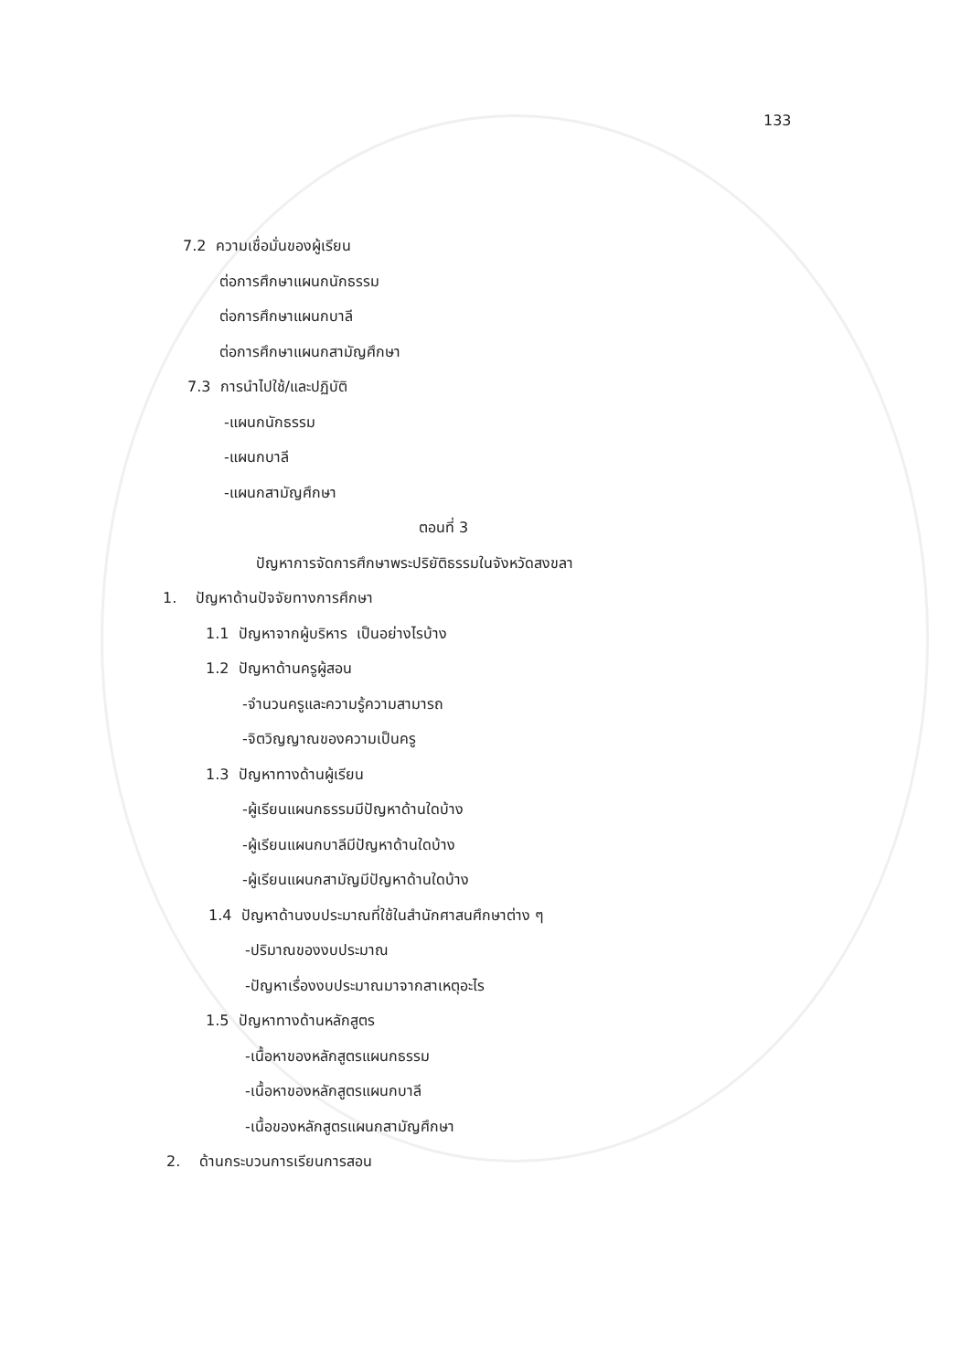133
7.2 ความเชื่อมั่นของผู้เรียน
ต่อการศึกษาแผนกนักธรรม
ต่อการศึกษาแผนกบาลี
ต่อการศึกษาแผนกสามัญศึกษา
7.3 การนำไปใช้/และปฏิบัติ
-แผนกนักธรรม
-แผนกบาลี
-แผนกสามัญศึกษา
ตอนที่ 3
ปัญหาการจัดการศึกษาพระปริยัติธรรมในจังหวัดสงขลา
1. ปัญหาด้านปัจจัยทางการศึกษา
1.1 ปัญหาจากผู้บริหาร เป็นอย่างไรบ้าง
1.2 ปัญหาด้านครูผู้สอน
-จำนวนครูและความรู้ความสามารถ
-จิตวิญญาณของความเป็นครู
1.3 ปัญหาทางด้านผู้เรียน
-ผู้เรียนแผนกธรรมมีปัญหาด้านใดบ้าง
-ผู้เรียนแผนกบาลีมีปัญหาด้านใดบ้าง
-ผู้เรียนแผนกสามัญมีปัญหาด้านใดบ้าง
1.4 ปัญหาด้านงบประมาณที่ใช้ในสำนักศาสนศึกษาต่าง ๆ
-ปริมาณของงบประมาณ
-ปัญหาเรื่องงบประมาณมาจากสาเหตุอะไร
1.5 ปัญหาทางด้านหลักสูตร
-เนื้อหาของหลักสูตรแผนกธรรม
-เนื้อหาของหลักสูตรแผนกบาลี
-เนื้อของหลักสูตรแผนกสามัญศึกษา
2. ด้านกระบวนการเรียนการสอน